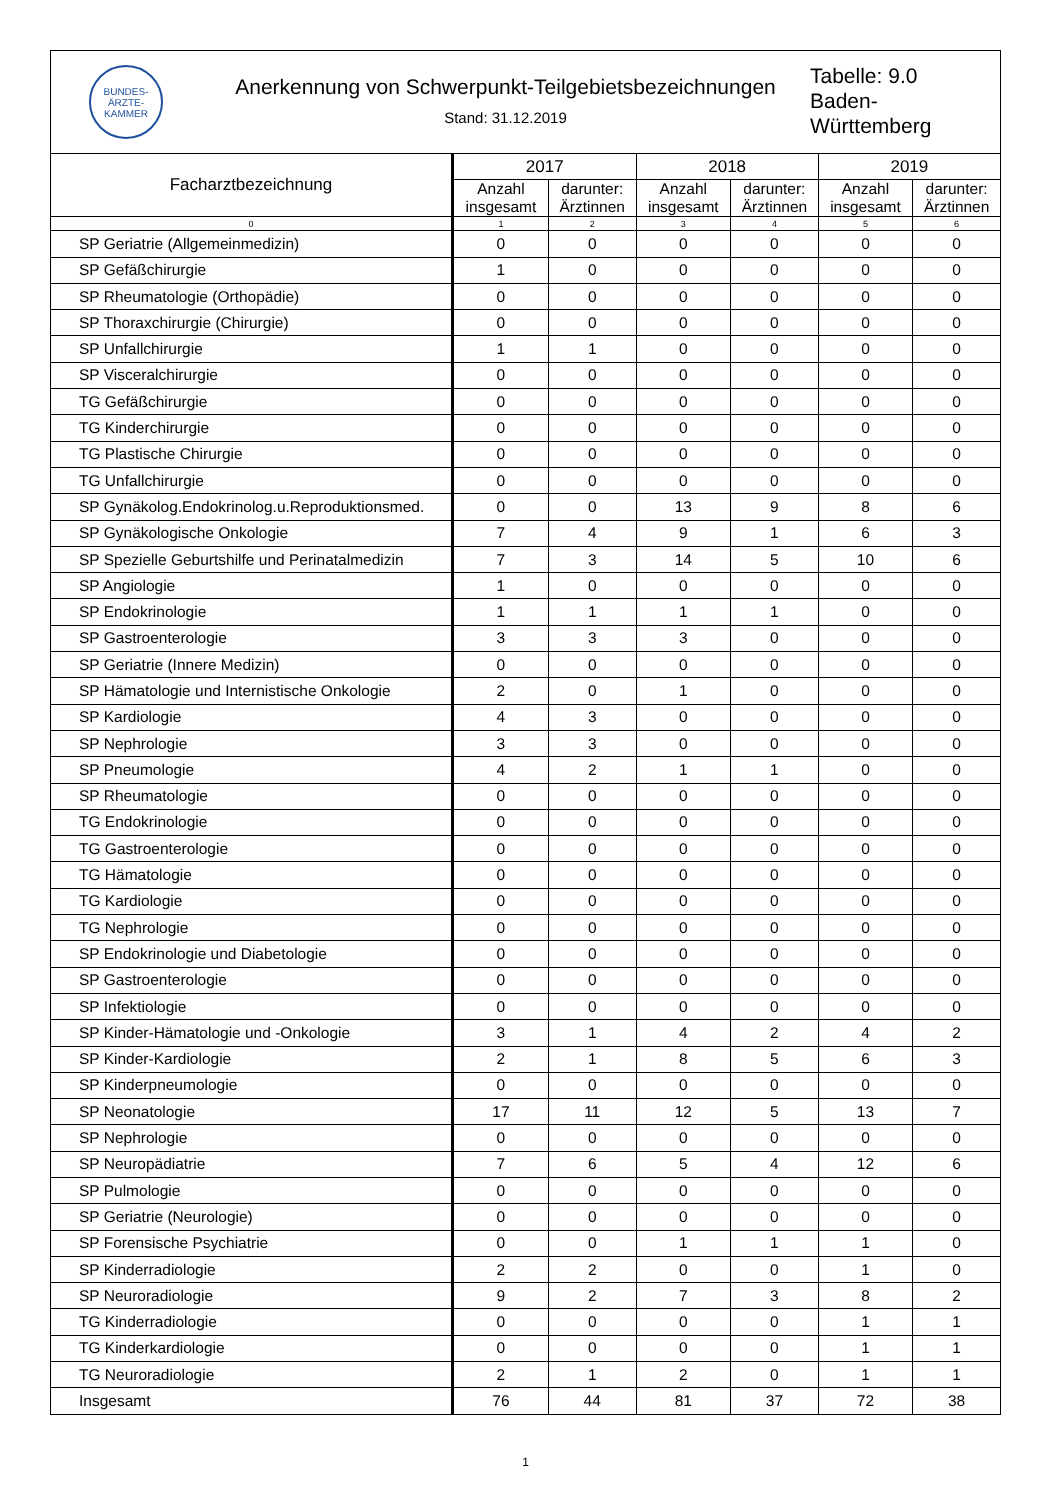BUNDES­ÄRZTE­KAMMER
Anerkennung von Schwerpunkt-Teilgebietsbezeichnungen
Stand: 31.12.2019
Tabelle: 9.0
Baden-
Württemberg
| Facharztbezeichnung | 2017 | | 2018 | | 2019 | |
| --- | --- | --- | --- | --- | --- | --- |
| | Anzahl insgesamt | darunter: Ärztinnen | Anzahl insgesamt | darunter: Ärztinnen | Anzahl insgesamt | darunter: Ärztinnen |
| 0 | 1 | 2 | 3 | 4 | 5 | 6 |
| SP Geriatrie (Allgemeinmedizin) | 0 | 0 | 0 | 0 | 0 | 0 |
| SP Gefäßchirurgie | 1 | 0 | 0 | 0 | 0 | 0 |
| SP Rheumatologie (Orthopädie) | 0 | 0 | 0 | 0 | 0 | 0 |
| SP Thoraxchirurgie (Chirurgie) | 0 | 0 | 0 | 0 | 0 | 0 |
| SP Unfallchirurgie | 1 | 1 | 0 | 0 | 0 | 0 |
| SP Visceralchirurgie | 0 | 0 | 0 | 0 | 0 | 0 |
| TG Gefäßchirurgie | 0 | 0 | 0 | 0 | 0 | 0 |
| TG Kinderchirurgie | 0 | 0 | 0 | 0 | 0 | 0 |
| TG Plastische Chirurgie | 0 | 0 | 0 | 0 | 0 | 0 |
| TG Unfallchirurgie | 0 | 0 | 0 | 0 | 0 | 0 |
| SP Gynäkolog.Endokrinolog.u.Reproduktionsmed. | 0 | 0 | 13 | 9 | 8 | 6 |
| SP Gynäkologische Onkologie | 7 | 4 | 9 | 1 | 6 | 3 |
| SP Spezielle Geburtshilfe und Perinatalmedizin | 7 | 3 | 14 | 5 | 10 | 6 |
| SP Angiologie | 1 | 0 | 0 | 0 | 0 | 0 |
| SP Endokrinologie | 1 | 1 | 1 | 1 | 0 | 0 |
| SP Gastroenterologie | 3 | 3 | 3 | 0 | 0 | 0 |
| SP Geriatrie (Innere Medizin) | 0 | 0 | 0 | 0 | 0 | 0 |
| SP Hämatologie und Internistische Onkologie | 2 | 0 | 1 | 0 | 0 | 0 |
| SP Kardiologie | 4 | 3 | 0 | 0 | 0 | 0 |
| SP Nephrologie | 3 | 3 | 0 | 0 | 0 | 0 |
| SP Pneumologie | 4 | 2 | 1 | 1 | 0 | 0 |
| SP Rheumatologie | 0 | 0 | 0 | 0 | 0 | 0 |
| TG Endokrinologie | 0 | 0 | 0 | 0 | 0 | 0 |
| TG Gastroenterologie | 0 | 0 | 0 | 0 | 0 | 0 |
| TG Hämatologie | 0 | 0 | 0 | 0 | 0 | 0 |
| TG Kardiologie | 0 | 0 | 0 | 0 | 0 | 0 |
| TG Nephrologie | 0 | 0 | 0 | 0 | 0 | 0 |
| SP Endokrinologie und Diabetologie | 0 | 0 | 0 | 0 | 0 | 0 |
| SP Gastroenterologie | 0 | 0 | 0 | 0 | 0 | 0 |
| SP Infektiologie | 0 | 0 | 0 | 0 | 0 | 0 |
| SP Kinder-Hämatologie und -Onkologie | 3 | 1 | 4 | 2 | 4 | 2 |
| SP Kinder-Kardiologie | 2 | 1 | 8 | 5 | 6 | 3 |
| SP Kinderpneumologie | 0 | 0 | 0 | 0 | 0 | 0 |
| SP Neonatologie | 17 | 11 | 12 | 5 | 13 | 7 |
| SP Nephrologie | 0 | 0 | 0 | 0 | 0 | 0 |
| SP Neuropädiatrie | 7 | 6 | 5 | 4 | 12 | 6 |
| SP Pulmologie | 0 | 0 | 0 | 0 | 0 | 0 |
| SP Geriatrie (Neurologie) | 0 | 0 | 0 | 0 | 0 | 0 |
| SP Forensische Psychiatrie | 0 | 0 | 1 | 1 | 1 | 0 |
| SP Kinderradiologie | 2 | 2 | 0 | 0 | 1 | 0 |
| SP Neuroradiologie | 9 | 2 | 7 | 3 | 8 | 2 |
| TG Kinderradiologie | 0 | 0 | 0 | 0 | 1 | 1 |
| TG Kinderkardiologie | 0 | 0 | 0 | 0 | 1 | 1 |
| TG Neuroradiologie | 2 | 1 | 2 | 0 | 1 | 1 |
| Insgesamt | 76 | 44 | 81 | 37 | 72 | 38 |
1